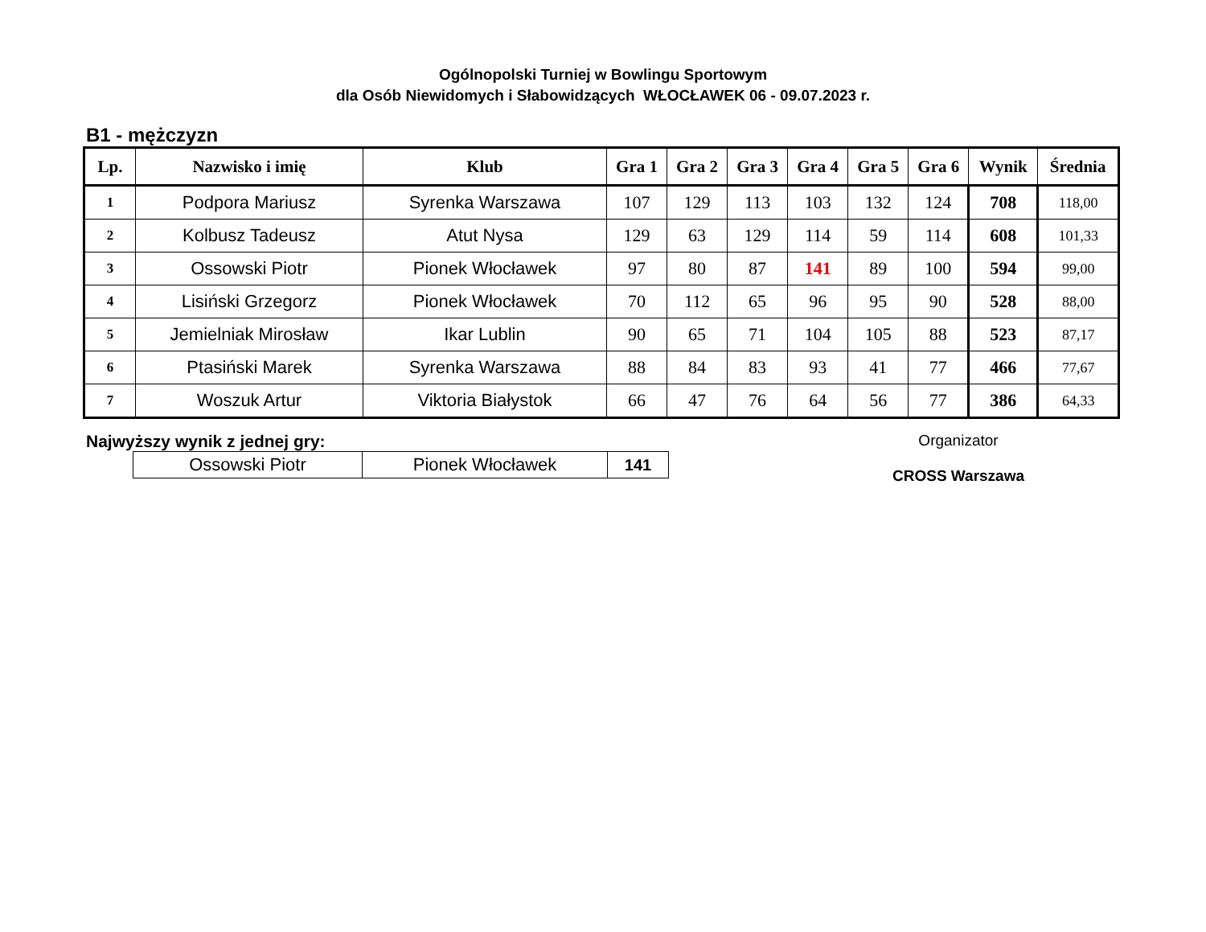Ogólnopolski Turniej w Bowlingu Sportowym
dla Osób Niewidomych i Słabowidzących WŁOCŁAWEK 06 - 09.07.2023 r.
B1 - mężczyzn
| Lp. | Nazwisko i imię | Klub | Gra 1 | Gra 2 | Gra 3 | Gra 4 | Gra 5 | Gra 6 | Wynik | Średnia |
| --- | --- | --- | --- | --- | --- | --- | --- | --- | --- | --- |
| 1 | Podpora Mariusz | Syrenka Warszawa | 107 | 129 | 113 | 103 | 132 | 124 | 708 | 118,00 |
| 2 | Kolbusz Tadeusz | Atut Nysa | 129 | 63 | 129 | 114 | 59 | 114 | 608 | 101,33 |
| 3 | Ossowski Piotr | Pionek Włocławek | 97 | 80 | 87 | 141 | 89 | 100 | 594 | 99,00 |
| 4 | Lisiński Grzegorz | Pionek Włocławek | 70 | 112 | 65 | 96 | 95 | 90 | 528 | 88,00 |
| 5 | Jemielniak Mirosław | Ikar Lublin | 90 | 65 | 71 | 104 | 105 | 88 | 523 | 87,17 |
| 6 | Ptasiński Marek | Syrenka Warszawa | 88 | 84 | 83 | 93 | 41 | 77 | 466 | 77,67 |
| 7 | Woszuk Artur | Viktoria Białystok | 66 | 47 | 76 | 64 | 56 | 77 | 386 | 64,33 |
Najwyższy wynik z jednej gry:
| Ossowski Piotr | Pionek Włocławek | 141 |
Organizator
CROSS Warszawa